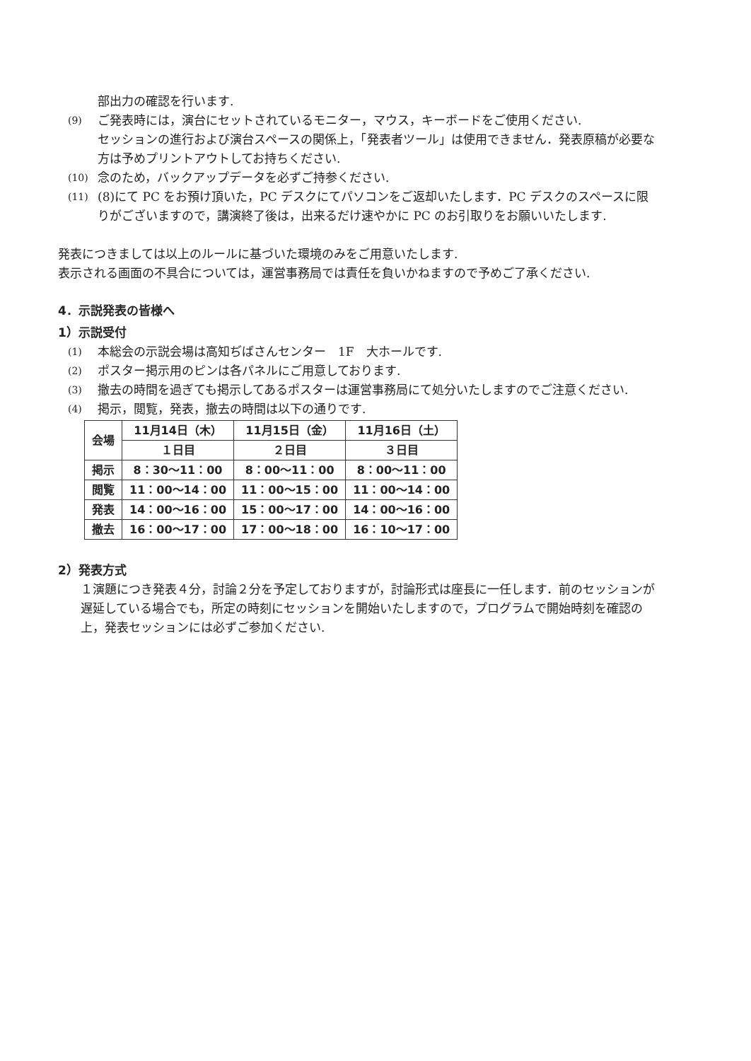部出力の確認を行います.
(9) ご発表時には，演台にセットされているモニター，マウス，キーボードをご使用ください.
セッションの進行および演台スペースの関係上，「発表者ツール」は使用できません．発表原稿が必要な方は予めプリントアウトしてお持ちください.
(10) 念のため，バックアップデータを必ずご持参ください.
(11) (8)にて PC をお預け頂いた，PC デスクにてパソコンをご返却いたします．PC デスクのスペースに限りがございますので，講演終了後は，出来るだけ速やかに PC のお引取りをお願いいたします.
発表につきましては以上のルールに基づいた環境のみをご用意いたします.
表示される画面の不具合については，運営事務局では責任を負いかねますので予めご了承ください.
4．示説発表の皆様へ
1）示説受付
(1) 本総会の示説会場は高知ぢばさんセンター　1F　大ホールです.
(2) ポスター掲示用のピンは各パネルにご用意しております.
(3) 撤去の時間を過ぎても掲示してあるポスターは運営事務局にて処分いたしますのでご注意ください.
(4) 掲示，閲覧，発表，撤去の時間は以下の通りです.
| 会場 | 11月14日（木） | 11月15日（金） | 11月16日（土） |
| --- | --- | --- | --- |
| | １日目 | ２日目 | ３日目 |
| 掲示 | 8：30〜11：00 | 8：00〜11：00 | 8：00〜11：00 |
| 閲覧 | 11：00〜14：00 | 11：00〜15：00 | 11：00〜14：00 |
| 発表 | 14：00〜16：00 | 15：00〜17：00 | 14：00〜16：00 |
| 撤去 | 16：00〜17：00 | 17：00〜18：00 | 16：10〜17：00 |
2）発表方式
１演題につき発表４分，討論２分を予定しておりますが，討論形式は座長に一任します．前のセッションが遅延している場合でも，所定の時刻にセッションを開始いたしますので，プログラムで開始時刻を確認の上，発表セッションには必ずご参加ください.